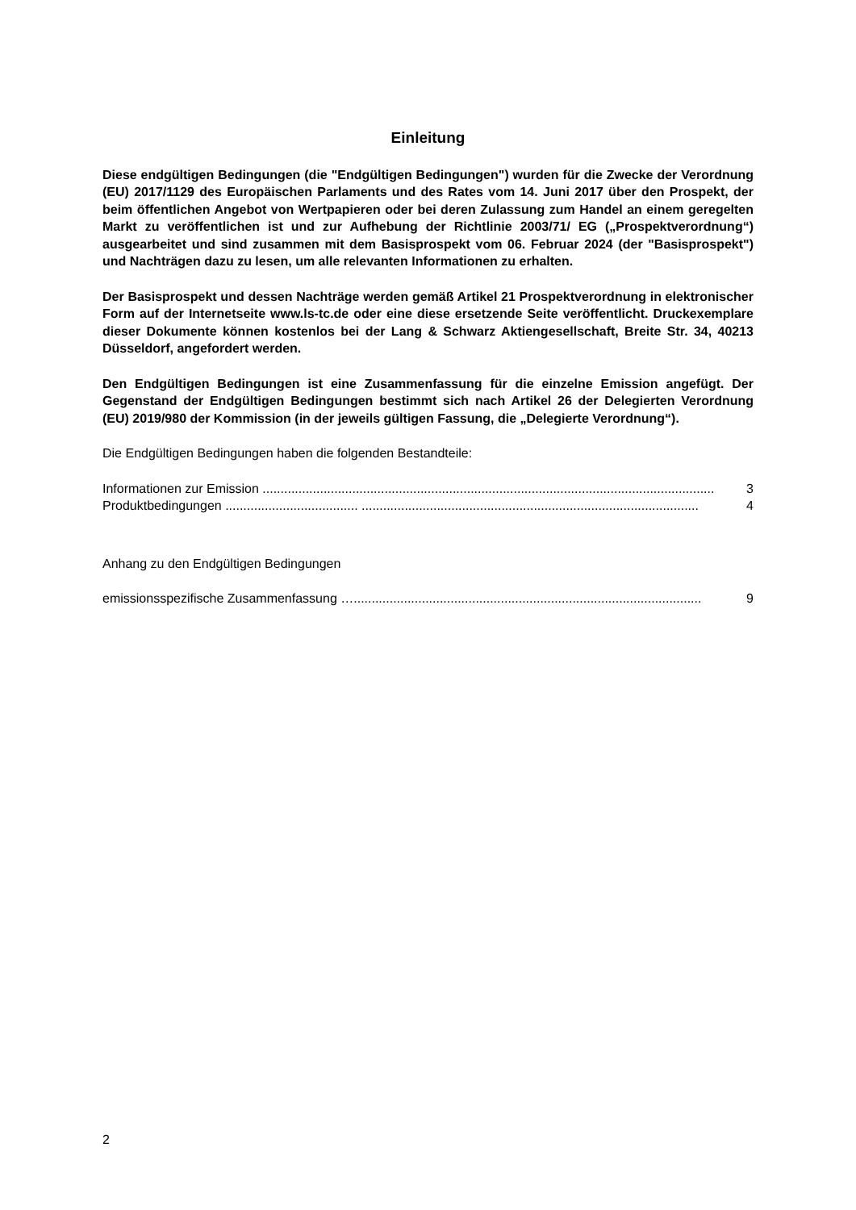Einleitung
Diese endgültigen Bedingungen (die "Endgültigen Bedingungen") wurden für die Zwecke der Verordnung (EU) 2017/1129 des Europäischen Parlaments und des Rates vom 14. Juni 2017 über den Prospekt, der beim öffentlichen Angebot von Wertpapieren oder bei deren Zulassung zum Handel an einem geregelten Markt zu veröffentlichen ist und zur Aufhebung der Richtlinie 2003/71/ EG („Prospektverordnung“) ausgearbeitet und sind zusammen mit dem Basisprospekt vom 06. Februar 2024 (der "Basisprospekt") und Nachträgen dazu zu lesen, um alle relevanten Informationen zu erhalten.
Der Basisprospekt und dessen Nachträge werden gemäß Artikel 21 Prospektverordnung in elektronischer Form auf der Internetseite www.ls-tc.de oder eine diese ersetzende Seite veröffentlicht. Druckexemplare dieser Dokumente können kostenlos bei der Lang & Schwarz Aktiengesellschaft, Breite Str. 34, 40213 Düsseldorf, angefordert werden.
Den Endgültigen Bedingungen ist eine Zusammenfassung für die einzelne Emission angefügt. Der Gegenstand der Endgültigen Bedingungen bestimmt sich nach Artikel 26 der Delegierten Verordnung (EU) 2019/980 der Kommission (in der jeweils gültigen Fassung, die „Delegierte Verordnung“).
Die Endgültigen Bedingungen haben die folgenden Bestandteile:
Informationen zur Emission .............................................................................................................................. 3
Produktbedingungen ..................................... .............................................................................................. 4
Anhang zu den Endgültigen Bedingungen
emissionsspezifische Zusammenfassung …................................................................................................. 9
2